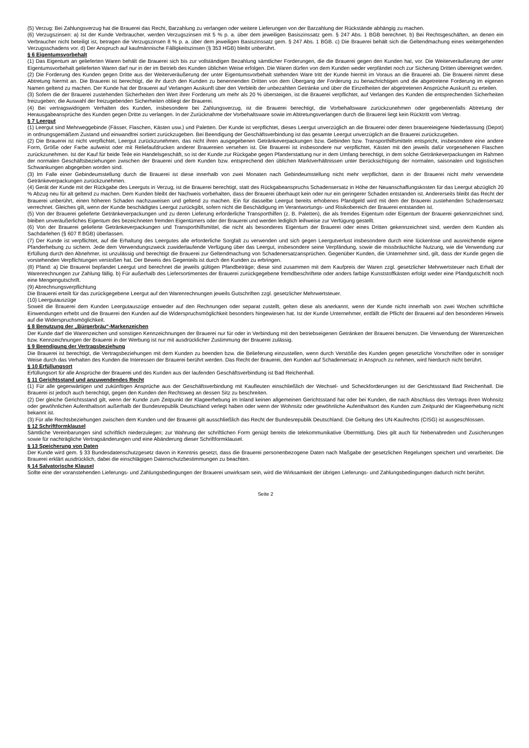(5) Verzug: Bei Zahlungsverzug hat die Brauerei das Recht, Barzahlung zu verlangen oder weitere Lieferungen von der Barzahlung der Rückstände abhängig zu machen.
(6) Verzugszinsen: a) Ist der Kunde Verbraucher, werden Verzugszinsen mit 5 % p. a. über dem jeweiligen Basiszinssatz gem. § 247 Abs. 1 BGB berechnet. b) Bei Rechtsgeschäften, an denen ein Verbraucher nicht beteiligt ist, betragen die Verzugszinsen 8 % p. a. über dem jeweiligen Basiszinssatz gem. § 247 Abs. 1 BGB. c) Die Brauerei behält sich die Geltendmachung eines weitergehenden Verzugsschadens vor. d) Der Anspruch auf kaufmännische Fälligkeitszinsen (§ 353 HGB) bleibt unberührt.
§ 6 Eigentumsvorbehalt
(1) Das Eigentum an gelieferten Waren behält die Brauerei sich bis zur vollständigen Bezahlung sämtlicher Forderungen, die die Brauerei gegen den Kunden hat, vor. Die Weiterveräußerung der unter Eigentumsvorbehalt gelieferten Waren darf nur in der im Betrieb des Kunden üblichen Weise erfolgen. Die Waren dürfen von dem Kunden weder verpfändet noch zur Sicherung Dritten übereignet werden.
(2) Die Forderung des Kunden gegen Dritte aus der Weiterveräußerung der unter Eigentumsvorbehalt stehenden Ware tritt der Kunde hiermit im Voraus an die Brauerei ab. Die Brauerei nimmt diese Abtretung hiermit an. Die Brauerei ist berechtigt, die ihr durch den Kunden zu benennenden Dritten von dem Übergang der Forderung zu benachrichtigen und die abgetretene Forderung im eigenen Namen geltend zu machen. Der Kunde hat der Brauerei auf Verlangen Auskunft über den Verbleib der unbezahlten Getränke und über die Einzelheiten der abgetretenen Ansprüche Auskunft zu erteilen.
(3) Sofern die der Brauerei zustehenden Sicherheiten den Wert ihrer Forderung um mehr als 20 % übersteigen, ist die Brauerei verpflichtet, auf Verlangen des Kunden die entsprechenden Sicherheiten freizugeben; die Auswahl der freizugebenden Sicherheiten obliegt der Brauerei.
(4) Bei vertragswidrigem Verhalten des Kunden, insbesondere bei Zahlungsverzug, ist die Brauerei berechtigt, die Vorbehaltsware zurückzunehmen oder gegebenenfalls Abtretung der Herausgabeansprüche des Kunden gegen Dritte zu verlangen. In der Zurücknahme der Vorbehaltsware sowie im Abtretungsverlangen durch die Brauerei liegt kein Rücktritt vom Vertrag.
§ 7 Leergut
(1) Leergut sind Mehrweggebinde (Fässer, Flaschen, Kästen usw.) und Paletten. Der Kunde ist verpflichtet, dieses Leergut unverzüglich an die Brauerei oder deren brauereieigene Niederlassung (Depot) in ordnungsgemäßem Zustand und einwandfrei sortiert zurückzugeben. Bei Beendigung der Geschäftsverbindung ist das gesamte Leergut unverzüglich an die Brauerei zurückzugeben.
(2) Die Brauerei ist nicht verpflichtet, Leergut zurückzunehmen, das nicht ihren ausgegebenen Getränkeverpackungen bzw. Gebinden bzw. Transporthilfsmitteln entspricht, insbesondere eine andere Form, Größe oder Farbe aufweist oder mit Reliefaufdrucken anderer Brauereien versehen ist. Die Brauerei ist insbesondere nur verpflichtet, Kästen mit den jeweils dafür vorgesehenen Flaschen zurückzunehmen. Ist der Kauf für beide Teile ein Handelsgeschäft, so ist der Kunde zur Rückgabe gegen Pfanderstattung nur in dem Umfang berechtigt, in dem solche Getränkeverpackungen im Rahmen der normalen Geschäftsbeziehungen zwischen der Brauerei und dem Kunden bzw. entsprechend den üblichen Marktverhältnissen unter Berücksichtigung der normalen, saisonalen und logistischen Schwankungen abgegeben worden sind.
(3) Im Falle einer Gebindeumstellung durch die Brauerei ist diese innerhalb von zwei Monaten nach Gebindeumstellung nicht mehr verpflichtet, dann in der Brauerei nicht mehr verwendete Getränkeverpackungen zurückzunehmen.
(4) Gerät der Kunde mit der Rückgabe des Leerguts in Verzug, ist die Brauerei berechtigt, statt des Rückgabeanspruchs Schadensersatz in Höhe der Neuanschaffungskosten für das Leergut abzüglich 20 % Abzug neu für alt geltend zu machen. Dem Kunden bleibt der Nachweis vorbehalten, dass der Brauerei überhaupt kein oder nur ein geringerer Schaden entstanden ist. Andererseits bleibt das Recht der Brauerei unberührt, einen höheren Schaden nachzuweisen und geltend zu machen. Ein für dasselbe Leergut bereits erhobenes Pfandgeld wird mit dem der Brauerei zustehenden Schadensersatz verrechnet. Gleiches gilt, wenn der Kunde beschädigtes Leergut zurückgibt, sofern nicht die Beschädigung im Verantwortungs- und Risikobereich der Brauerei entstanden ist.
(5) Von der Brauerei gelieferte Getränkeverpackungen und zu deren Lieferung erforderliche Transporthilfen (z. B. Paletten), die als fremdes Eigentum oder Eigentum der Brauerei gekennzeichnet sind, bleiben unveräußerliches Eigentum des bezeichneten fremden Eigentümers oder der Brauerei und werden lediglich leihweise zur Verfügung gestellt.
(6) Von der Brauerei gelieferte Getränkeverpackungen und Transporthilfsmittel, die nicht als besonderes Eigentum der Brauerei oder eines Dritten gekennzeichnet sind, werden dem Kunden als Sachdarlehen (§ 607 ff BGB) überlassen.
(7) Der Kunde ist verpflichtet, auf die Erhaltung des Leergutes alle erforderliche Sorgfalt zu verwenden und sich gegen Leergutverlust insbesondere durch eine lückenlose und ausreichende eigene Pfanderhebung zu sichern. Jede dem Verwendungszweck zuwiderlaufende Verfügung über das Leergut, insbesondere seine Verpfändung, sowie die missbräuchliche Nutzung, wie die Verwendung zur Erfüllung durch den Abnehmer, ist unzulässig und berechtigt die Brauerei zur Geltendmachung von Schadenersatzansprüchen. Gegenüber Kunden, die Unternehmer sind, gilt, dass der Kunde gegen die vorstehenden Verpflichtungen verstoßen hat. Der Beweis des Gegenteils ist durch den Kunden zu erbringen.
(8) Pfand: a) Die Brauerei bepfandet Leergut und berechnet die jeweils gültigen Pfandbeträge; diese sind zusammen mit dem Kaufpreis der Waren zzgl. gesetzlicher Mehrwertsteuer nach Erhalt der Warenrechnungen zur Zahlung fällig. b) Für außerhalb des Liefersortimentes der Brauerei zurückgegebene fremdbeschriftete oder anders farbige Kunststoffkästen erfolgt weder eine Pfandgutschrift noch eine Mengengutschrift.
(9) Abrechnungsverpflichtung
Die Brauerei erteilt für das zurückgegebene Leergut auf den Warenrechnungen jeweils Gutschriften zzgl. gesetzlicher Mehrwertsteuer.
(10) Leergutauszüge
Soweit die Brauerei dem Kunden Leergutauszüge entweder auf den Rechnungen oder separat zustellt, gelten diese als anerkannt, wenn der Kunde nicht innerhalb von zwei Wochen schriftliche Einwendungen erhebt und die Brauerei den Kunden auf die Widerspruchsmöglichkeit besonders hingewiesen hat. Ist der Kunde Unternehmer, entfällt die Pflicht der Brauerei auf den besonderen Hinweis auf die Widerspruchsmöglichkeit.
§ 8 Benutzung der „Bürgerbräu“-Markenzeichen
Der Kunde darf die Warenzeichen und sonstigen Kennzeichnungen der Brauerei nur für oder in Verbindung mit den betriebseigenen Getränken der Brauerei benutzen. Die Verwendung der Warenzeichen bzw. Kennzeichnungen der Brauerei in der Werbung ist nur mit ausdrücklicher Zustimmung der Brauerei zulässig.
§ 9 Beendigung der Vertragsbeziehung
Die Brauerei ist berechtigt, die Vertragsbeziehungen mit dem Kunden zu beenden bzw. die Belieferung einzustellen, wenn durch Verstöße des Kunden gegen gesetzliche Vorschriften oder in sonstiger Weise durch das Verhalten des Kunden die Interessen der Brauerei berührt werden. Das Recht der Brauerei, den Kunden auf Schadenersatz in Anspruch zu nehmen, wird hierdurch nicht berührt.
§ 10 Erfüllungsort
Erfüllungsort für alle Ansprüche der Brauerei und des Kunden aus der laufenden Geschäftsverbindung ist Bad Reichenhall.
§ 11 Gerichtsstand und anzuwendendes Recht
(1) Für alle gegenwärtigen und zukünftigen Ansprüche aus der Geschäftsverbindung mit Kaufleuten einschließlich der Wechsel- und Scheckforderungen ist der Gerichtsstand Bad Reichenhall. Die Brauerei ist jedoch auch berechtigt, gegen den Kunden den Rechtsweg an dessen Sitz zu beschreiten.
(2) Der gleiche Gerichtsstand gilt, wenn der Kunde zum Zeitpunkt der Klageerhebung im Inland keinen allgemeinen Gerichtsstand hat oder bei Kunden, die nach Abschluss des Vertrags ihren Wohnsitz oder gewöhnlichen Aufenthaltsort außerhalb der Bundesrepublik Deutschland verlegt haben oder wenn der Wohnsitz oder gewöhnliche Aufenthaltsort des Kunden zum Zeitpunkt der Klageerhebung nicht bekannt ist.
(3) Für alle Rechtsbeziehungen zwischen dem Kunden und der Brauerei gilt ausschließlich das Recht der Bundesrepublik Deutschland. Die Geltung des UN-Kaufrechts (CISG) ist ausgeschlossen.
§ 12 Schriftformklausel
Sämtliche Vereinbarungen sind schriftlich niederzulegen; zur Wahrung der schriftlichen Form genügt bereits die telekommunikative Übermittlung. Dies gilt auch für Nebenabreden und Zusicherungen sowie für nachträgliche Vertragsänderungen und eine Abänderung dieser Schriftformklausel.
§ 13 Speicherung von Daten
Der Kunde wird gem. § 33 Bundesdatenschutzgesetz davon in Kenntnis gesetzt, dass die Brauerei personenbezogene Daten nach Maßgabe der gesetzlichen Regelungen speichert und verarbeitet. Die Brauerei erklärt ausdrücklich, dabei die einschlägigen Datenschutzbestimmungen zu beachten.
§ 14 Salvatorische Klausel
Sollte eine der voranstehenden Lieferungs- und Zahlungsbedingungen der Brauerei unwirksam sein, wird die Wirksamkeit der übrigen Lieferungs- und Zahlungsbedingungen dadurch nicht berührt.
Seite 2